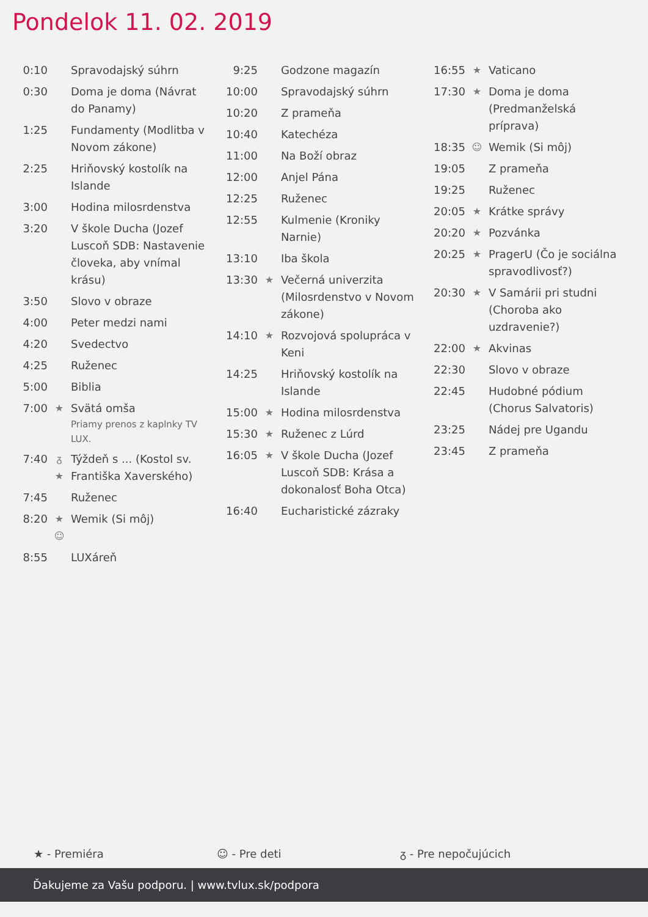Pondelok 11. 02. 2019
| 0:10 | | Spravodajský súhrn |
| 0:30 | | Doma je doma (Návrat do Panamy) |
| 1:25 | | Fundamenty (Modlitba v Novom zákone) |
| 2:25 | | Hriňovský kostolík na Islande |
| 3:00 | | Hodina milosrdenstva |
| 3:20 | | V škole Ducha (Jozef Luscoň SDB: Nastavenie človeka, aby vnímal krásu) |
| 3:50 | | Slovo v obraze |
| 4:00 | | Peter medzi nami |
| 4:20 | | Svedectvo |
| 4:25 | | Ruženec |
| 5:00 | | Biblia |
| 7:00 | ★ | Svätá omša Priamy prenos z kaplnky TV LUX. |
| 7:40 | ᵹ ★ | Týždeň s ... (Kostol sv. Františka Xaverského) |
| 7:45 | | Ruženec |
| 8:20 | ★ ☺ | Wemik (Si môj) |
| 8:55 | | LUXáreň |
| 9:25 | | Godzone magazín |
| 10:00 | | Spravodajský súhrn |
| 10:20 | | Z prameňa |
| 10:40 | | Katechéza |
| 11:00 | | Na Boží obraz |
| 12:00 | | Anjel Pána |
| 12:25 | | Ruženec |
| 12:55 | | Kulmenie (Kroniky Narnie) |
| 13:10 | | Iba škola |
| 13:30 | ★ | Večerná univerzita (Milosrdenstvo v Novom zákone) |
| 14:10 | ★ | Rozvojová spolupráca v Keni |
| 14:25 | | Hriňovský kostolík na Islande |
| 15:00 | ★ | Hodina milosrdenstva |
| 15:30 | ★ | Ruženec z Lúrd |
| 16:05 | ★ | V škole Ducha (Jozef Luscoň SDB: Krása a dokonalosť Boha Otca) |
| 16:40 | | Eucharistické zázraky |
| 16:55 | ★ | Vaticano |
| 17:30 | ★ | Doma je doma (Predmanželská príprava) |
| 18:35 | ☺ | Wemik (Si môj) |
| 19:05 | | Z prameňa |
| 19:25 | | Ruženec |
| 20:05 | ★ | Krátke správy |
| 20:20 | ★ | Pozvánka |
| 20:25 | ★ | PragerU (Čo je sociálna spravodlivosť?) |
| 20:30 | ★ | V Samárii pri studni (Choroba ako uzdravenie?) |
| 22:00 | ★ | Akvinas |
| 22:30 | | Slovo v obraze |
| 22:45 | | Hudobné pódium (Chorus Salvatoris) |
| 23:25 | | Nádej pre Ugandu |
| 23:45 | | Z prameňa |
★ - Premiéra ☺ - Pre deti ᵹ - Pre nepočujúcich
Ďakujeme za Vašu podporu. | www.tvlux.sk/podpora